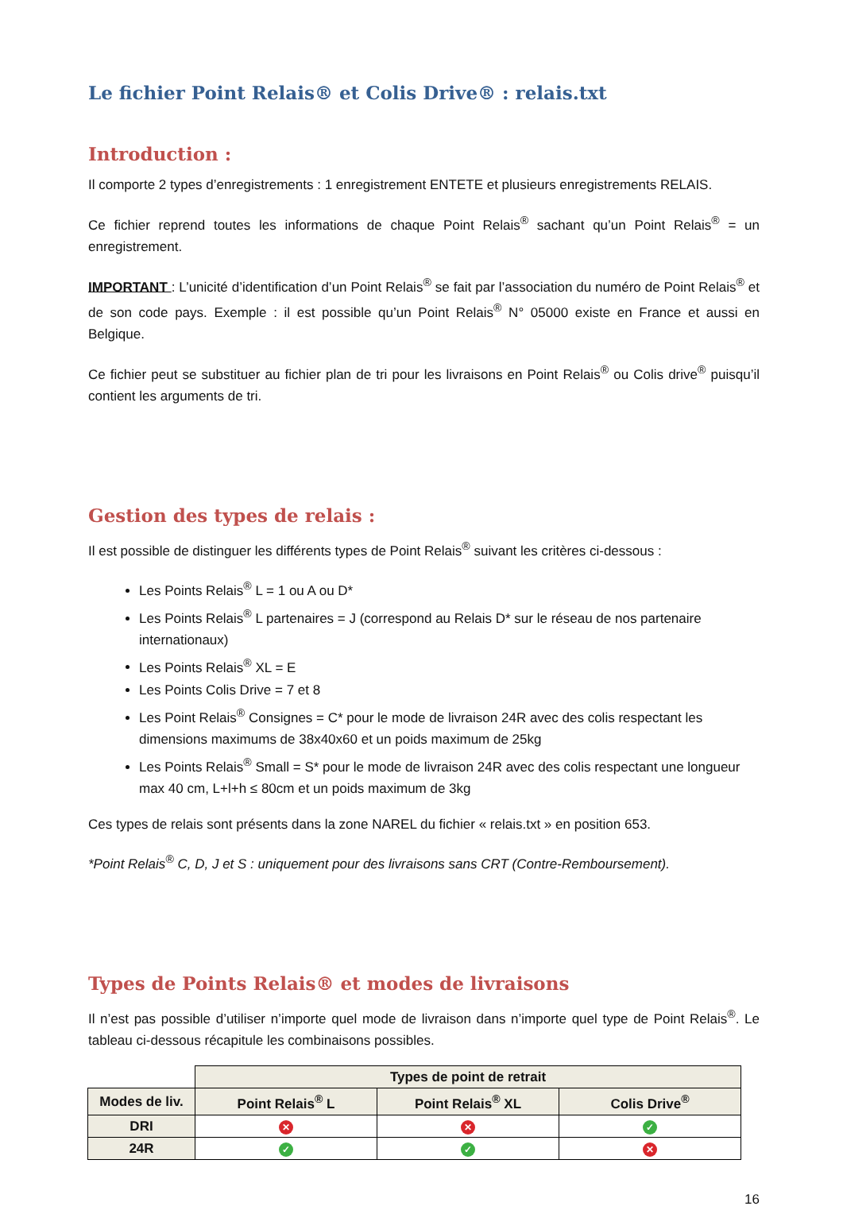Le fichier Point Relais® et Colis Drive® : relais.txt
Introduction :
Il comporte 2 types d’enregistrements : 1 enregistrement ENTETE et plusieurs enregistrements RELAIS.
Ce fichier reprend toutes les informations de chaque Point Relais<sup>®</sup> sachant qu’un Point Relais<sup>®</sup> = un enregistrement.
IMPORTANT : L’unicité d’identification d’un Point Relais<sup>®</sup> se fait par l’association du numéro de Point Relais<sup>®</sup> et de son code pays. Exemple : il est possible qu’un Point Relais<sup>®</sup> N° 05000 existe en France et aussi en Belgique.
Ce fichier peut se substituer au fichier plan de tri pour les livraisons en Point Relais<sup>®</sup> ou Colis drive<sup>®</sup> puisqu’il contient les arguments de tri.
Gestion des types de relais :
Il est possible de distinguer les différents types de Point Relais<sup>®</sup> suivant les critères ci-dessous :
Les Points Relais<sup>®</sup> L = 1 ou A ou D*
Les Points Relais<sup>®</sup> L partenaires = J (correspond au Relais D* sur le réseau de nos partenaire internationaux)
Les Points Relais<sup>®</sup> XL = E
Les Points Colis Drive = 7 et 8
Les Point Relais<sup>®</sup> Consignes = C* pour le mode de livraison 24R avec des colis respectant les dimensions maximums de 38x40x60 et un poids maximum de 25kg
Les Points Relais<sup>®</sup> Small = S* pour le mode de livraison 24R avec des colis respectant une longueur max 40 cm, L+l+h ≤ 80cm et un poids maximum de 3kg
Ces types de relais sont présents dans la zone NAREL du fichier « relais.txt » en position 653.
*Point Relais<sup>®</sup> C, D, J et S : uniquement pour des livraisons sans CRT (Contre-Remboursement).
Types de Points Relais® et modes de livraisons
Il n’est pas possible d’utiliser n’importe quel mode de livraison dans n’importe quel type de Point Relais<sup>®</sup>. Le tableau ci-dessous récapitule les combinaisons possibles.
| | Types de point de retrait | | |
| Modes de liv. | Point Relais<sup>®</sup> L | Point Relais<sup>®</sup> XL | Colis Drive<sup>®</sup> |
| DRI | ✕ | ✕ | ✓ |
| 24R | ✓ | ✓ | ✕ |
16